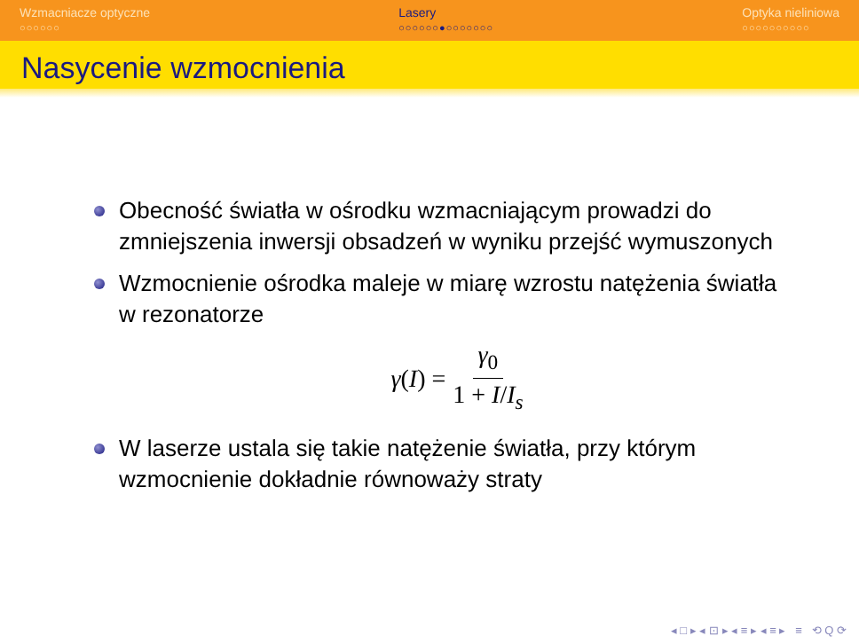Wzmacniacze optyczne
○○○○○○
Lasery
○○○○○○●○○○○○○○
Optyka nieliniowa
○○○○○○○○○○
Nasycenie wzmocnienia
Obecność światła w ośrodku wzmacniającym prowadzi do zmniejszenia inwersji obsadzeń w wyniku przejść wymuszonych
Wzmocnienie ośrodka maleje w miarę wzrostu natężenia światła w rezonatorze
γ(I) = γ<sub>0</sub> 1 + I/I<sub>s</sub>
W laserze ustala się takie natężenie światła, przy którym wzmocnienie dokładnie równoważy straty
◂ □ ▸ ◂ ⊡ ▸ ◂ ≡ ▸ ◂ ≡ ▸ ≡ ⟲ Q ⟳